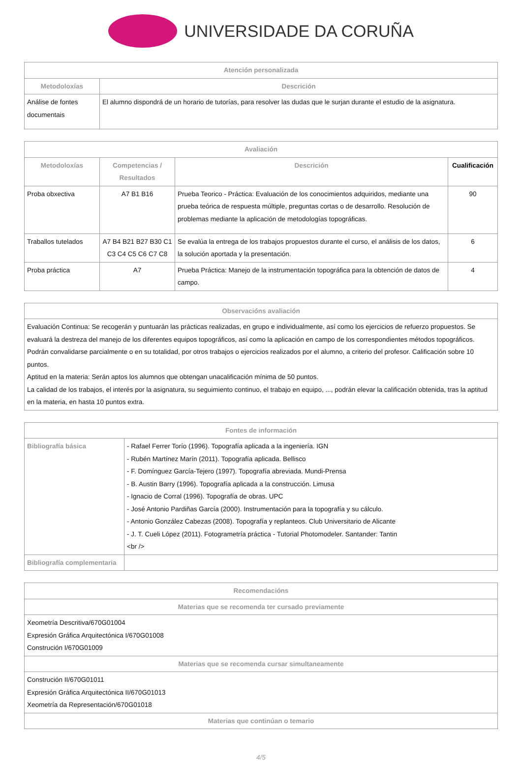UNIVERSIDADE DA CORUÑA
| Atención personalizada | |
| --- | --- |
| Metodoloxías | Descrición |
| Análise de fontes documentais | El alumno dispondrá de un horario de tutorías, para resolver las dudas que le surjan durante el estudio de la asignatura. |
| Avaliación | | | |
| --- | --- | --- | --- |
| Metodoloxías | Competencias / Resultados | Descrición | Cualificación |
| Proba obxectiva | A7 B1 B16 | Prueba Teorico - Práctica: Evaluación de los conocimientos adquiridos, mediante una prueba teórica de respuesta múltiple, preguntas cortas o de desarrollo. Resolución de problemas mediante la aplicación de metodologías topográficas. | 90 |
| Traballos tutelados | A7 B4 B21 B27 B30 C1 C3 C4 C5 C6 C7 C8 | Se evalúa la entrega de los trabajos propuestos durante el curso, el análisis de los datos, la solución aportada y la presentación. | 6 |
| Proba práctica | A7 | Prueba Práctica: Manejo de la instrumentación topográfica para la obtención de datos de campo. | 4 |
| Observacións avaliación |
| --- |
| Evaluación Continua: Se recogerán y puntuarán las prácticas realizadas, en grupo e individualmente, así como los ejercicios de refuerzo propuestos. Se evaluará la destreza del manejo de los diferentes equipos topográficos, así como la aplicación en campo de los correspondientes métodos topográficos. Podrán convalidarse parcialmente o en su totalidad, por otros trabajos o ejercicios realizados por el alumno, a criterio del profesor. Calificación sobre 10 puntos. Aptitud en la materia: Serán aptos los alumnos que obtengan unacalificación mínima de 50 puntos. La calidad de los trabajos, el interés por la asignatura, su seguimiento continuo, el trabajo en equipo, ..., podrán elevar la calificación obtenida, tras la aptitud en la materia, en hasta 10 puntos extra. |
| Fontes de información | |
| --- | --- |
| Bibliografía básica | - Rafael Ferrer Torío (1996). Topografía aplicada a la ingeniería. IGN - Rubén Martínez Marín (2011). Topografía aplicada. Bellisco - F. Domínguez García-Tejero (1997). Topografía abreviada. Mundi-Prensa - B. Austin Barry (1996). Topografía aplicada a la construcción. Limusa - Ignacio de Corral (1996). Topografía de obras. UPC - José Antonio Pardiñas García (2000). Instrumentación para la topografía y su cálculo. - Antonio González Cabezas (2008). Topografía y replanteos. Club Universitario de Alicante - J. T. Cueli López (2011). Fotogrametría práctica - Tutorial Photomodeler. Santander: Tantin <br /> |
| Bibliografía complementaria | |
| Recomendacións |
| --- |
| Materias que se recomenda ter cursado previamente |
| Xeometría Descritiva/670G01004 Expresión Gráfica Arquitectónica I/670G01008 Construción I/670G01009 |
| Materias que se recomenda cursar simultaneamente |
| Construción II/670G01011 Expresión Gráfica Arquitectónica II/670G01013 Xeometría da Representación/670G01018 |
| Materias que continúan o temario |
4/5